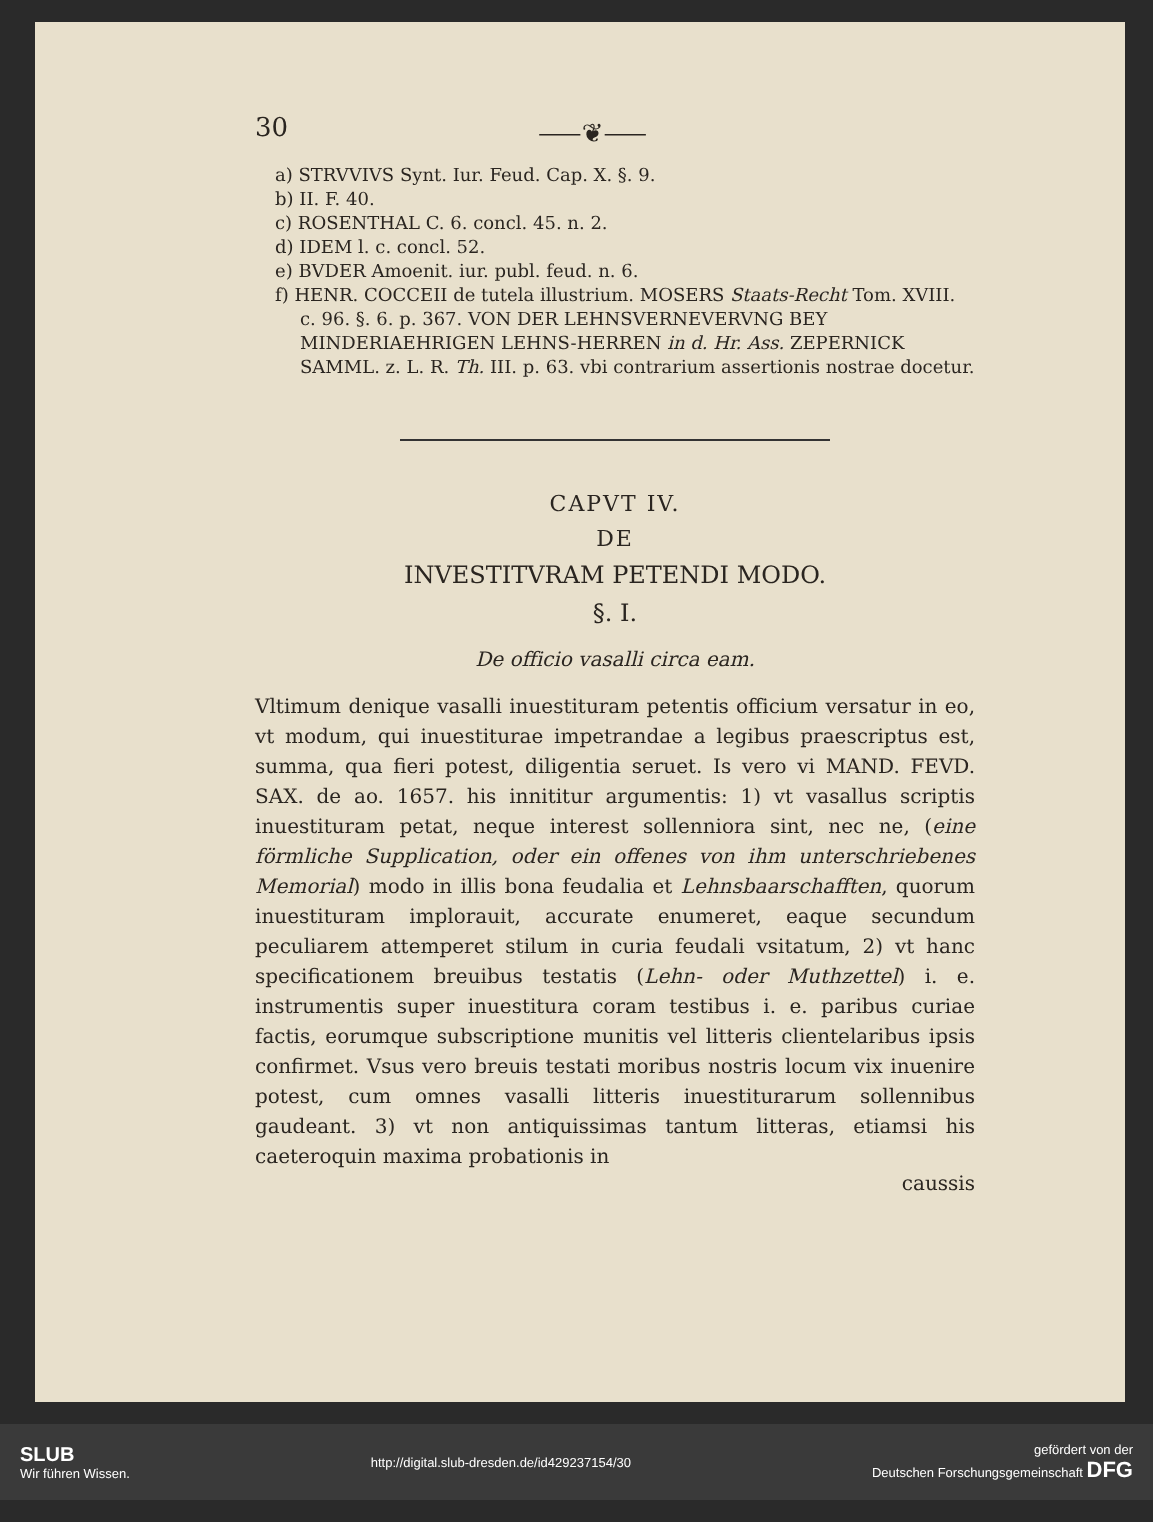30 ⸺❦⸺
a) STRVVIVS Synt. Iur. Feud. Cap. X. §. 9.
b) II. F. 40.
c) ROSENTHAL C. 6. concl. 45. n. 2.
d) IDEM l. c. concl. 52.
e) BVDER Amoenit. iur. publ. feud. n. 6.
f) HENR. COCCEII de tutela illustrium. MOSERS Staats-Recht Tom. XVIII. c. 96. §. 6. p. 367. VON DER LEHNSVERNEVERVNG BEY MINDERIAEHRIGEN LEHNS-HERREN in d. Hr. Ass. ZEPERNICK SAMML. z. L. R. Th. III. p. 63. vbi contrarium assertionis nostrae docetur.
CAPVT IV.
DE
INVESTITVRAM PETENDI MODO.
§. I.
De officio vasalli circa eam.
Vltimum denique vasalli inuestituram petentis officium versatur in eo, vt modum, qui inuestiturae impetrandae a legibus praescriptus est, summa, qua fieri potest, diligentia seruet. Is vero vi MAND. FEVD. SAX. de ao. 1657. his innititur argumentis: 1) vt vasallus scriptis inuestituram petat, neque interest sollenniora sint, nec ne, (eine förmliche Supplication, oder ein offenes von ihm unterschriebenes Memorial) modo in illis bona feudalia et Lehnsbaarschafften, quorum inuestituram implorauit, accurate enumeret, eaque secundum peculiarem attemperet stilum in curia feudali vsitatum, 2) vt hanc specificationem breuibus testatis (Lehn- oder Muthzettel) i. e. instrumentis super inuestitura coram testibus i. e. paribus curiae factis, eorumque subscriptione munitis vel litteris clientelaribus ipsis confirmet. Vsus vero breuis testati moribus nostris locum vix inuenire potest, cum omnes vasalli litteris inuestiturarum sollennibus gaudeant. 3) vt non antiquissimas tantum litteras, etiamsi his caeteroquin maxima probationis in
caussis
SLUB
Wir führen Wissen.
http://digital.slub-dresden.de/id429237154/30
gefördert von der
Deutschen Forschungsgemeinschaft DFG